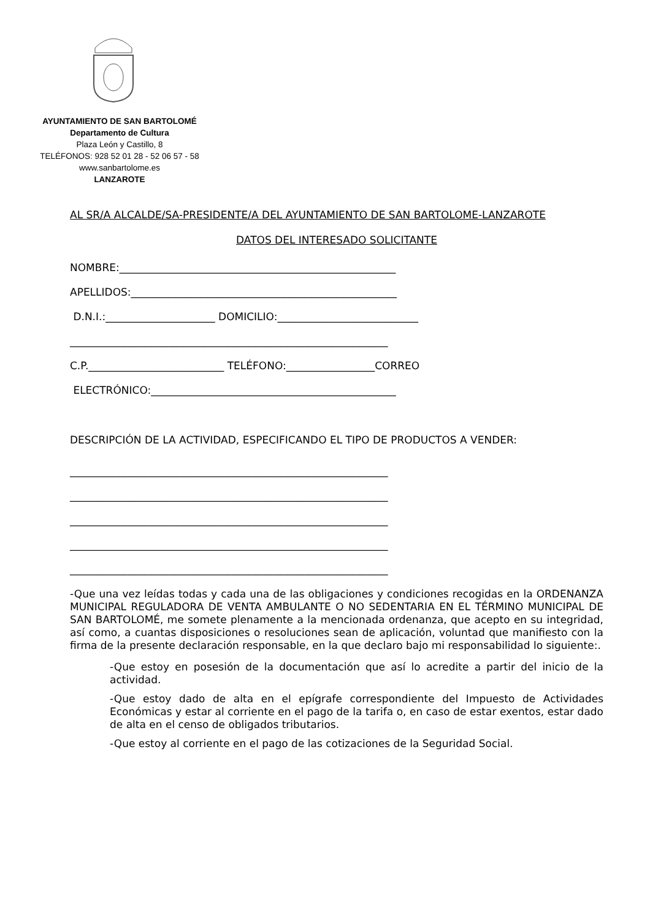AYUNTAMIENTO DE SAN BARTOLOMÉ
Departamento de Cultura
Plaza León y Castillo, 8
TELÉFONOS: 928 52 01 28 - 52 06 57 - 58
www.sanbartolome.es
LANZAROTE
AL SR/A ALCALDE/SA-PRESIDENTE/A DEL AYUNTAMIENTO DE SAN BARTOLOME-LANZAROTE
DATOS DEL INTERESADO SOLICITANTE
NOMBRE:_____________________________________________________
APELLIDOS:___________________________________________________
D.N.I.:_____________________ DOMICILIO:___________________________
_____________________________________________________________
C.P.__________________________ TELÉFONO:_________________CORREO
ELECTRÓNICO:_______________________________________________
DESCRIPCIÓN DE LA ACTIVIDAD, ESPECIFICANDO EL TIPO DE PRODUCTOS A VENDER:
_____________________________________________________________
_____________________________________________________________
_____________________________________________________________
_____________________________________________________________
_____________________________________________________________
-Que una vez leídas todas y cada una de las obligaciones y condiciones recogidas en la ORDENANZA MUNICIPAL REGULADORA DE VENTA AMBULANTE O NO SEDENTARIA EN EL TÉRMINO MUNICIPAL DE SAN BARTOLOMÉ, me somete plenamente a la mencionada ordenanza, que acepto en su integridad, así como, a cuantas disposiciones o resoluciones sean de aplicación, voluntad que manifiesto con la firma de la presente declaración responsable, en la que declaro bajo mi responsabilidad lo siguiente:.
-Que estoy en posesión de la documentación que así lo acredite a partir del inicio de la actividad.
-Que estoy dado de alta en el epígrafe correspondiente del Impuesto de Actividades Económicas y estar al corriente en el pago de la tarifa o, en caso de estar exentos, estar dado de alta en el censo de obligados tributarios.
-Que estoy al corriente en el pago de las cotizaciones de la Seguridad Social.